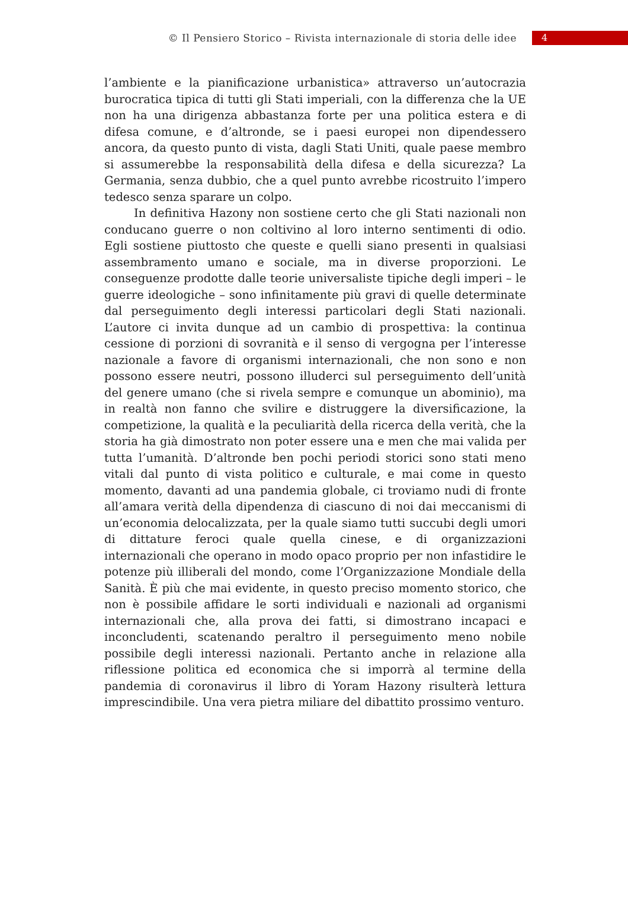© Il Pensiero Storico – Rivista internazionale di storia delle idee
4
l’ambiente e la pianificazione urbanistica» attraverso un’autocrazia burocratica tipica di tutti gli Stati imperiali, con la differenza che la UE non ha una dirigenza abbastanza forte per una politica estera e di difesa comune, e d’altronde, se i paesi europei non dipendessero ancora, da questo punto di vista, dagli Stati Uniti, quale paese membro si assumerebbe la responsabilità della difesa e della sicurezza? La Germania, senza dubbio, che a quel punto avrebbe ricostruito l’impero tedesco senza sparare un colpo.
In definitiva Hazony non sostiene certo che gli Stati nazionali non conducano guerre o non coltivino al loro interno sentimenti di odio. Egli sostiene piuttosto che queste e quelli siano presenti in qualsiasi assembramento umano e sociale, ma in diverse proporzioni. Le conseguenze prodotte dalle teorie universaliste tipiche degli imperi – le guerre ideologiche – sono infinitamente più gravi di quelle determinate dal perseguimento degli interessi particolari degli Stati nazionali. L’autore ci invita dunque ad un cambio di prospettiva: la continua cessione di porzioni di sovranità e il senso di vergogna per l’interesse nazionale a favore di organismi internazionali, che non sono e non possono essere neutri, possono illuderci sul perseguimento dell’unità del genere umano (che si rivela sempre e comunque un abominio), ma in realtà non fanno che svilire e distruggere la diversificazione, la competizione, la qualità e la peculiarità della ricerca della verità, che la storia ha già dimostrato non poter essere una e men che mai valida per tutta l’umanità. D’altronde ben pochi periodi storici sono stati meno vitali dal punto di vista politico e culturale, e mai come in questo momento, davanti ad una pandemia globale, ci troviamo nudi di fronte all’amara verità della dipendenza di ciascuno di noi dai meccanismi di un’economia delocalizzata, per la quale siamo tutti succubi degli umori di dittature feroci quale quella cinese, e di organizzazioni internazionali che operano in modo opaco proprio per non infastidire le potenze più illiberali del mondo, come l’Organizzazione Mondiale della Sanità. È più che mai evidente, in questo preciso momento storico, che non è possibile affidare le sorti individuali e nazionali ad organismi internazionali che, alla prova dei fatti, si dimostrano incapaci e inconcludenti, scatenando peraltro il perseguimento meno nobile possibile degli interessi nazionali. Pertanto anche in relazione alla riflessione politica ed economica che si imporrà al termine della pandemia di coronavirus il libro di Yoram Hazony risulterà lettura imprescindibile. Una vera pietra miliare del dibattito prossimo venturo.